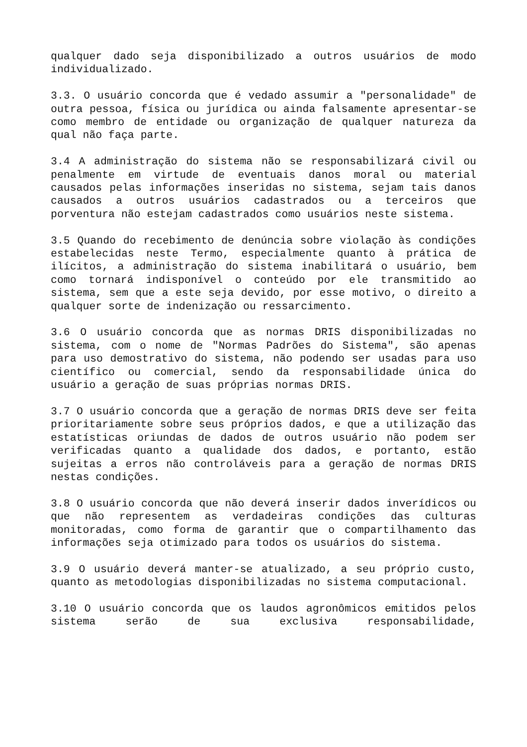qualquer dado seja disponibilizado a outros usuários de modo individualizado.
3.3. O usuário concorda que é vedado assumir a "personalidade" de outra pessoa, física ou jurídica ou ainda falsamente apresentar-se como membro de entidade ou organização de qualquer natureza da qual não faça parte.
3.4 A administração do sistema não se responsabilizará civil ou penalmente em virtude de eventuais danos moral ou material causados pelas informações inseridas no sistema, sejam tais danos causados a outros usuários cadastrados ou a terceiros que porventura não estejam cadastrados como usuários neste sistema.
3.5 Quando do recebimento de denúncia sobre violação às condições estabelecidas neste Termo, especialmente quanto à prática de ilícitos, a administração do sistema inabilitará o usuário, bem como tornará indisponível o conteúdo por ele transmitido ao sistema, sem que a este seja devido, por esse motivo, o direito a qualquer sorte de indenização ou ressarcimento.
3.6 O usuário concorda que as normas DRIS disponibilizadas no sistema, com o nome de "Normas Padrões do Sistema", são apenas para uso demostrativo do sistema, não podendo ser usadas para uso científico ou comercial, sendo da responsabilidade única do usuário a geração de suas próprias normas DRIS.
3.7 O usuário concorda que a geração de normas DRIS deve ser feita prioritariamente sobre seus próprios dados, e que a utilização das estatísticas oriundas de dados de outros usuário não podem ser verificadas quanto a qualidade dos dados, e portanto, estão sujeitas a erros não controláveis para a geração de normas DRIS nestas condições.
3.8 O usuário concorda que não deverá inserir dados inverídicos ou que não representem as verdadeiras condições das culturas monitoradas, como forma de garantir que o compartilhamento das informações seja otimizado para todos os usuários do sistema.
3.9 O usuário deverá manter-se atualizado, a seu próprio custo, quanto as metodologias disponibilizadas no sistema computacional.
3.10 O usuário concorda que os laudos agronômicos emitidos pelos sistema serão de sua exclusiva responsabilidade,